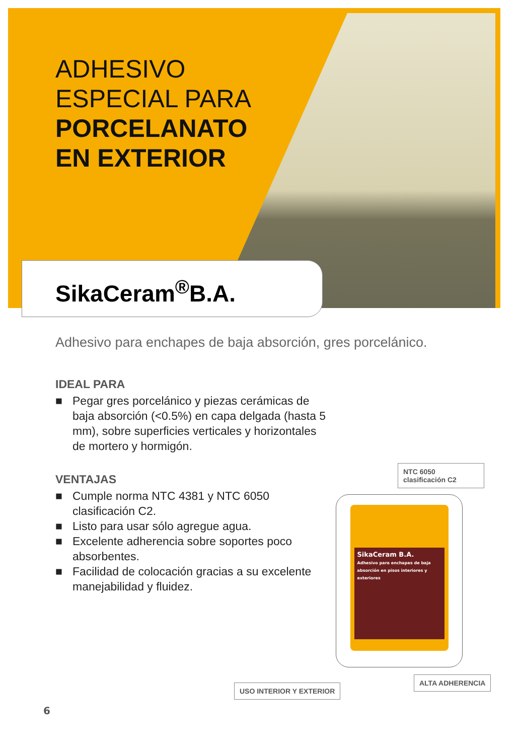ADHESIVO
ESPECIAL PARA
PORCELANATO
EN EXTERIOR
SikaCeram<sup>®</sup>B.A.
Adhesivo para enchapes de baja absorción, gres porcelánico.
IDEAL PARA
■ Pegar gres porcelánico y piezas cerámicas de baja absorción (<0.5%) en capa delgada (hasta 5 mm), sobre superficies verticales y horizontales de mortero y hormigón.
VENTAJAS
■ Cumple norma NTC 4381 y NTC 6050 clasificación C2.
■ Listo para usar sólo agregue agua.
■ Excelente adherencia sobre soportes poco absorbentes.
■ Facilidad de colocación gracias a su excelente manejabilidad y fluidez.
NTC 6050
clasificación C2
SikaCeram B.A.
Adhesivo para enchapes de baja absorción en pisos interiores y exteriores
USO INTERIOR Y EXTERIOR
ALTA ADHERENCIA
6